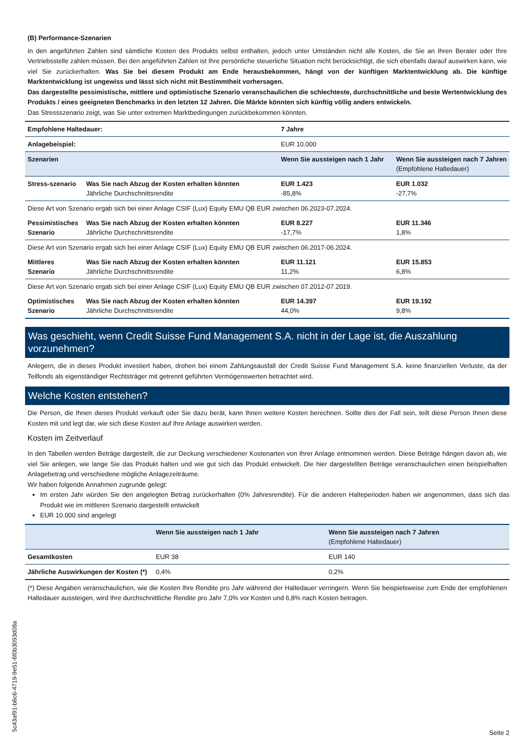(B) Performance-Szenarien
In den angeführten Zahlen sind sämtliche Kosten des Produkts selbst enthalten, jedoch unter Umständen nicht alle Kosten, die Sie an Ihren Berater oder Ihre Vertriebsstelle zahlen müssen. Bei den angeführten Zahlen ist Ihre persönliche steuerliche Situation nicht berücksichtigt, die sich ebenfalls darauf auswirken kann, wie viel Sie zurückerhalten. Was Sie bei diesem Produkt am Ende herausbekommen, hängt von der künftigen Marktentwicklung ab. Die künftige Marktentwicklung ist ungewiss und lässt sich nicht mit Bestimmtheit vorhersagen.
Das dargestellte pessimistische, mittlere und optimistische Szenario veranschaulichen die schlechteste, durchschnittliche und beste Wertentwicklung des Produkts / eines geeigneten Benchmarks in den letzten 12 Jahren. Die Märkte könnten sich künftig völlig anders entwickeln.
Das Stressszenario zeigt, was Sie unter extremen Marktbedingungen zurückbekommen könnten.
| Empfohlene Haltedauer: | | 7 Jahre | |
| Anlagebeispiel: | | EUR 10.000 | |
| Szenarien | | Wenn Sie aussteigen nach 1 Jahr | Wenn Sie aussteigen nach 7 Jahren (Empfohlene Haltedauer) |
| Stress-szenario | Was Sie nach Abzug der Kosten erhalten könnten Jährliche Durchschnittsrendite | EUR 1.423 -85,8% | EUR 1.032 -27,7% |
| Diese Art von Szenario ergab sich bei einer Anlage CSIF (Lux) Equity EMU QB EUR zwischen 06.2023-07.2024. | | | |
| Pessimistisches Szenario | Was Sie nach Abzug der Kosten erhalten könnten Jährliche Durchschnittsrendite | EUR 8.227 -17,7% | EUR 11.346 1,8% |
| Diese Art von Szenario ergab sich bei einer Anlage CSIF (Lux) Equity EMU QB EUR zwischen 06.2017-06.2024. | | | |
| Mittleres Szenario | Was Sie nach Abzug der Kosten erhalten könnten Jährliche Durchschnittsrendite | EUR 11.121 11,2% | EUR 15.853 6,8% |
| Diese Art von Szenario ergab sich bei einer Anlage CSIF (Lux) Equity EMU QB EUR zwischen 07.2012-07.2019. | | | |
| Optimistisches Szenario | Was Sie nach Abzug der Kosten erhalten könnten Jährliche Durchschnittsrendite | EUR 14.397 44,0% | EUR 19.192 9,8% |
Was geschieht, wenn Credit Suisse Fund Management S.A. nicht in der Lage ist, die Auszahlung vorzunehmen?
Anlegern, die in dieses Produkt investiert haben, drohen bei einem Zahlungsausfall der Credit Suisse Fund Management S.A. keine finanziellen Verluste, da der Teilfonds als eigenständiger Rechtsträger mit getrennt geführten Vermögenswerten betrachtet wird.
Welche Kosten entstehen?
Die Person, die Ihnen dieses Produkt verkauft oder Sie dazu berät, kann Ihnen weitere Kosten berechnen. Sollte dies der Fall sein, teilt diese Person Ihnen diese Kosten mit und legt dar, wie sich diese Kosten auf Ihre Anlage auswirken werden.
Kosten im Zeitverlauf
In den Tabellen werden Beträge dargestellt, die zur Deckung verschiedener Kostenarten von Ihrer Anlage entnommen werden. Diese Beträge hängen davon ab, wie viel Sie anlegen, wie lange Sie das Produkt halten und wie gut sich das Produkt entwickelt. Die hier dargestellten Beträge veranschaulichen einen beispielhaften Anlagebetrag und verschiedene mögliche Anlagezeiträume.
Wir haben folgende Annahmen zugrunde gelegt:
Im ersten Jahr würden Sie den angelegten Betrag zurückerhalten (0% Jahresrendite). Für die anderen Halteperioden haben wir angenommen, dass sich das Produkt wie im mittleren Szenario dargestellt entwickelt
EUR 10.000 sind angelegt
| | Wenn Sie aussteigen nach 1 Jahr | Wenn Sie aussteigen nach 7 Jahren (Empfohlene Haltedauer) |
| --- | --- | --- |
| Gesamtkosten | EUR 38 | EUR 140 |
| Jährliche Auswirkungen der Kosten (*) | 0,4% | 0,2% |
(*) Diese Angaben veranschaulichen, wie die Kosten Ihre Rendite pro Jahr während der Haltedauer verringern. Wenn Sie beispielsweise zum Ende der empfohlenen Haltedauer aussteigen, wird Ihre durchschnittliche Rendite pro Jahr 7,0% vor Kosten und 6,8% nach Kosten betragen.
5c43af91-b6c6-4719-9e51-6f0b3093d08a
Seite 2